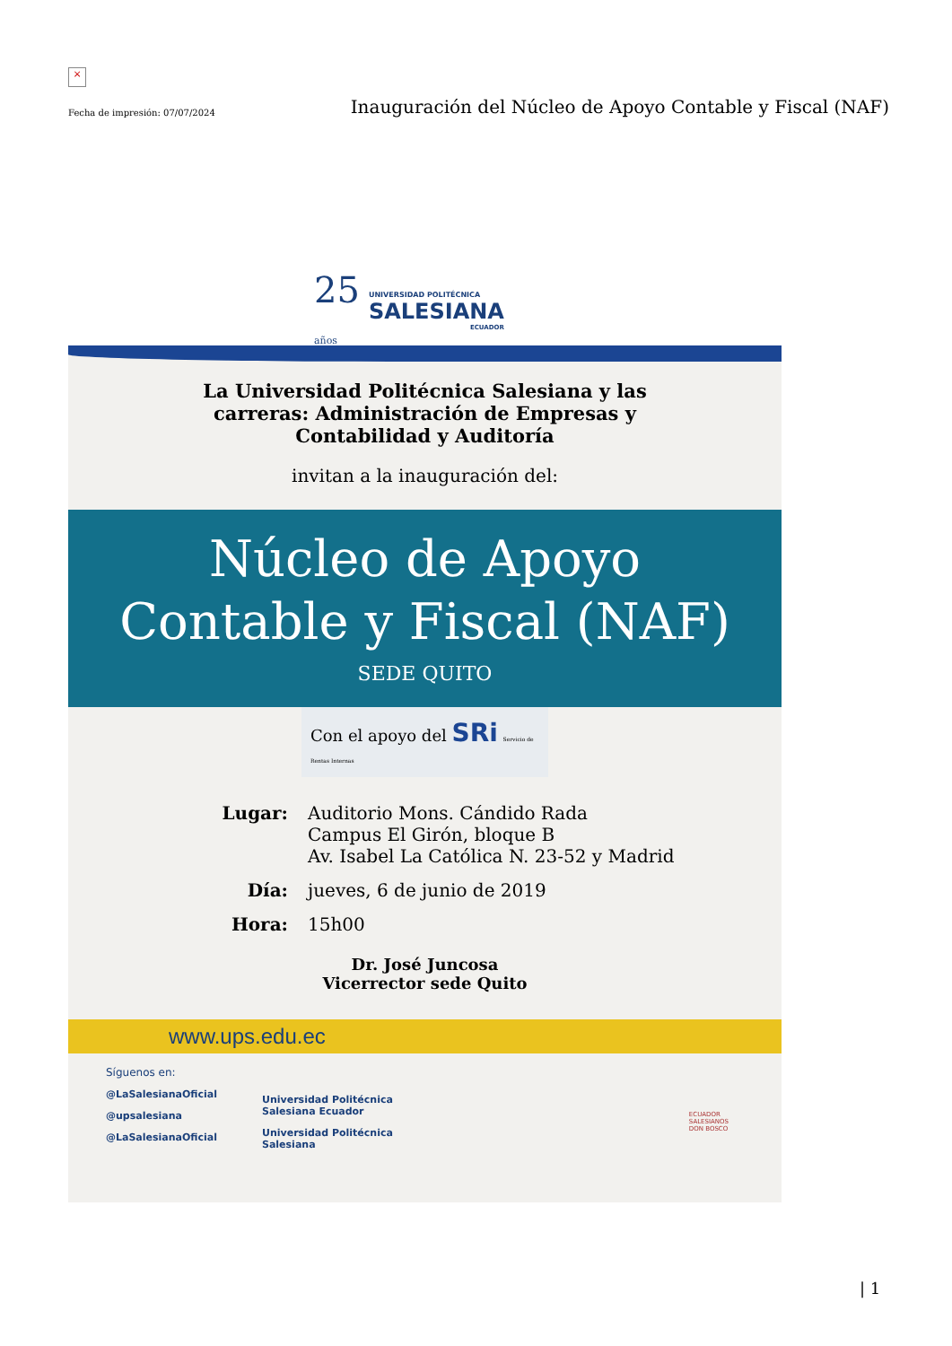×
Fecha de impresión: 07/07/2024
Inauguración del Núcleo de Apoyo Contable y Fiscal (NAF)
25
años
UNIVERSIDAD POLITÉCNICA
SALESIANA
ECUADOR
La Universidad Politécnica Salesiana y las carreras: Administración de Empresas y Contabilidad y Auditoría
invitan a la inauguración del:
Núcleo de Apoyo
Contable y Fiscal (NAF)
SEDE QUITO
Con el apoyo del SRi Servicio de Rentas Internas
Lugar: Auditorio Mons. Cándido Rada
Campus El Girón, bloque B
Av. Isabel La Católica N. 23-52 y Madrid
Día: jueves, 6 de junio de 2019
Hora: 15h00
Dr. José Juncosa
Vicerrector sede Quito
www.ups.edu.ec
Síguenos en:
@LaSalesianaOficial
@upsalesiana
@LaSalesianaOficial
Universidad Politécnica
Salesiana Ecuador
Universidad Politécnica
Salesiana
ECUADOR
SALESIANOS
DON BOSCO
| 1